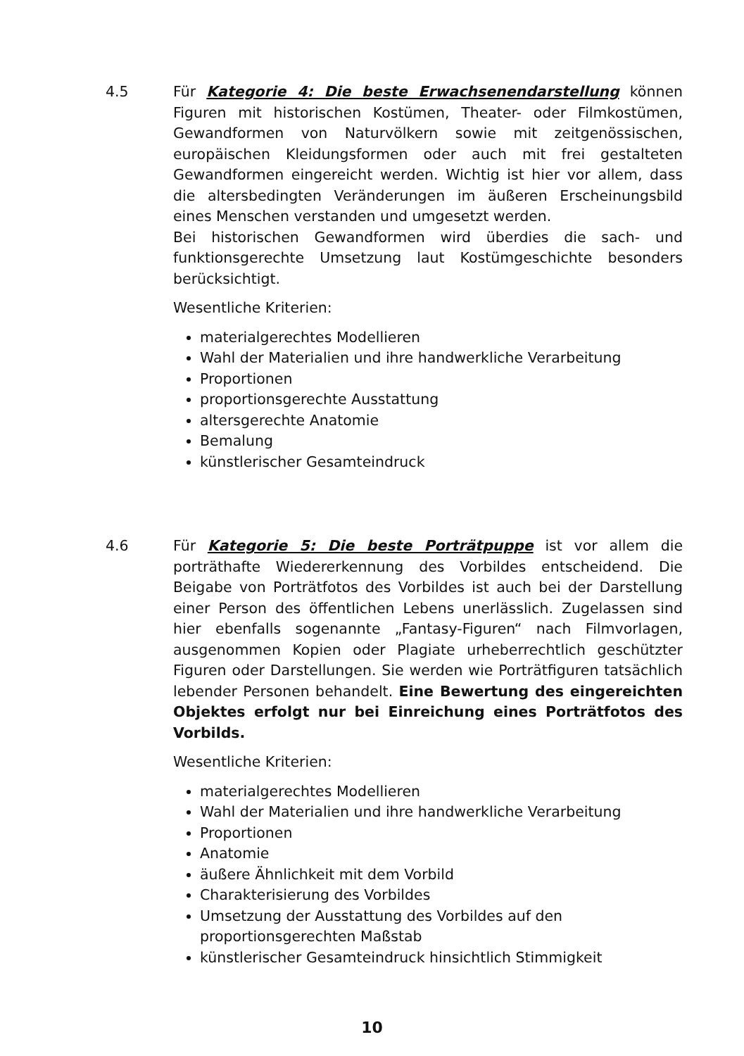4.5 Für Kategorie 4: Die beste Erwachsenendarstellung können Figuren mit historischen Kostümen, Theater- oder Filmkostümen, Gewandformen von Naturvölkern sowie mit zeitgenössischen, europäischen Kleidungsformen oder auch mit frei gestalteten Gewandformen eingereicht werden. Wichtig ist hier vor allem, dass die altersbedingten Veränderungen im äußeren Erscheinungsbild eines Menschen verstanden und umgesetzt werden.
Bei historischen Gewandformen wird überdies die sach- und funktionsgerechte Umsetzung laut Kostümgeschichte besonders berücksichtigt.
Wesentliche Kriterien:
materialgerechtes Modellieren
Wahl der Materialien und ihre handwerkliche Verarbeitung
Proportionen
proportionsgerechte Ausstattung
altersgerechte Anatomie
Bemalung
künstlerischer Gesamteindruck
4.6 Für Kategorie 5: Die beste Porträtpuppe ist vor allem die porträthafte Wiedererkennung des Vorbildes entscheidend. Die Beigabe von Porträtfotos des Vorbildes ist auch bei der Darstellung einer Person des öffentlichen Lebens unerlässlich. Zugelassen sind hier ebenfalls sogenannte „Fantasy-Figuren“ nach Filmvorlagen, ausgenommen Kopien oder Plagiate urheberrechtlich geschützter Figuren oder Darstellungen. Sie werden wie Porträtfiguren tatsächlich lebender Personen behandelt. Eine Bewertung des eingereichten Objektes erfolgt nur bei Einreichung eines Porträtfotos des Vorbilds.
Wesentliche Kriterien:
materialgerechtes Modellieren
Wahl der Materialien und ihre handwerkliche Verarbeitung
Proportionen
Anatomie
äußere Ähnlichkeit mit dem Vorbild
Charakterisierung des Vorbildes
Umsetzung der Ausstattung des Vorbildes auf den proportionsgerechten Maßstab
künstlerischer Gesamteindruck hinsichtlich Stimmigkeit
10